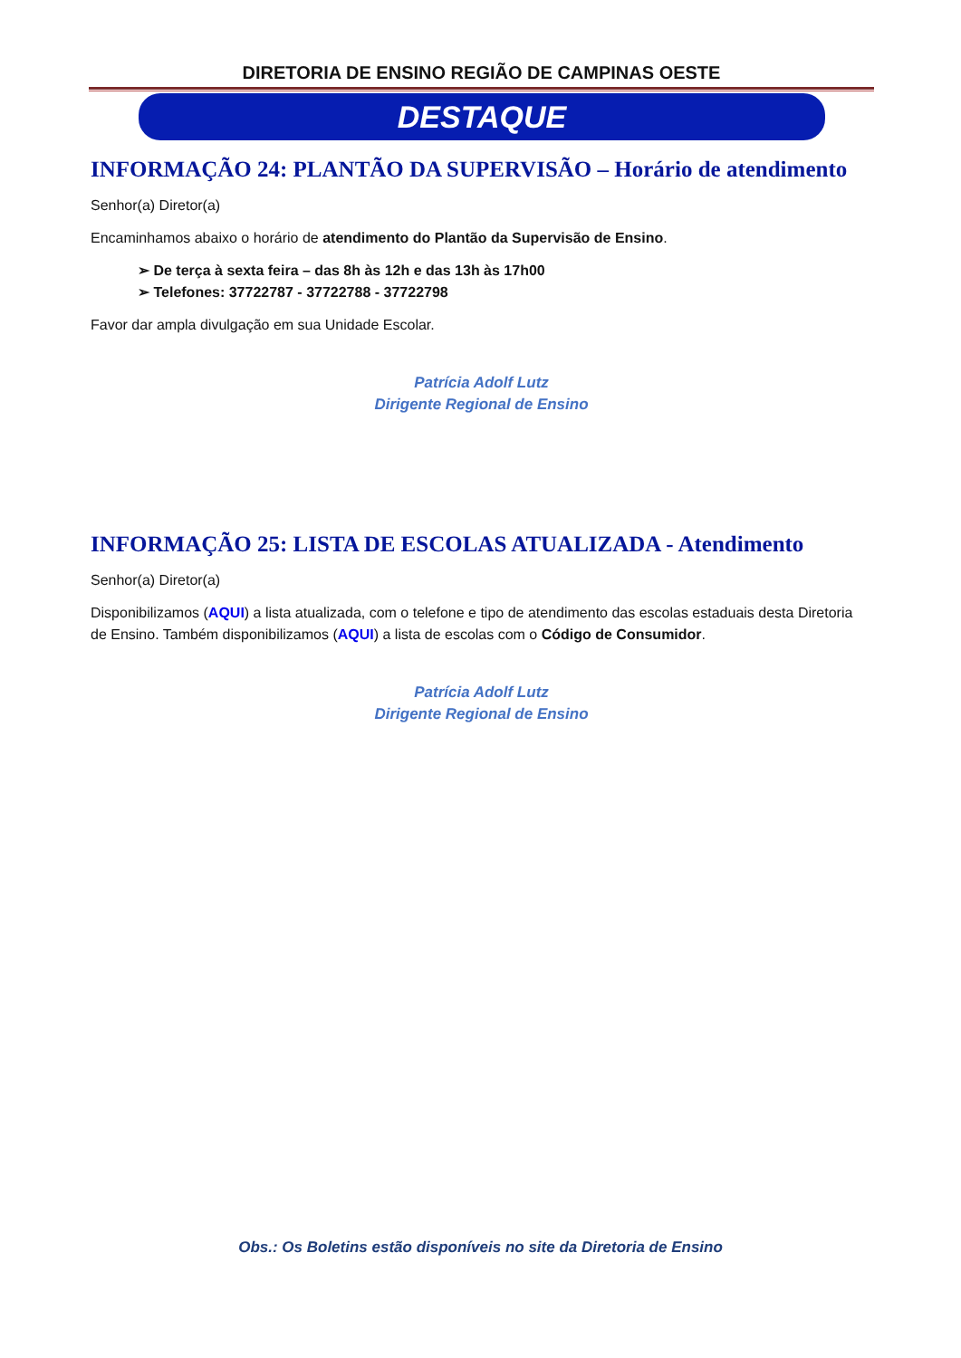DIRETORIA DE ENSINO REGIÃO DE CAMPINAS OESTE
DESTAQUE
INFORMAÇÃO 24: PLANTÃO DA SUPERVISÃO – Horário de atendimento
Senhor(a) Diretor(a)
Encaminhamos abaixo o horário de atendimento do Plantão da Supervisão de Ensino.
➢ De terça à sexta feira – das 8h às 12h e das 13h às 17h00
➢ Telefones: 37722787 - 37722788 - 37722798
Favor dar ampla divulgação em sua Unidade Escolar.
Patrícia Adolf Lutz
Dirigente Regional de Ensino
INFORMAÇÃO 25: LISTA DE ESCOLAS ATUALIZADA - Atendimento
Senhor(a) Diretor(a)
Disponibilizamos (AQUI) a lista atualizada, com o telefone e tipo de atendimento das escolas estaduais desta Diretoria de Ensino. Também disponibilizamos (AQUI) a lista de escolas com o Código de Consumidor.
Patrícia Adolf Lutz
Dirigente Regional de Ensino
Obs.: Os Boletins estão disponíveis no site da Diretoria de Ensino